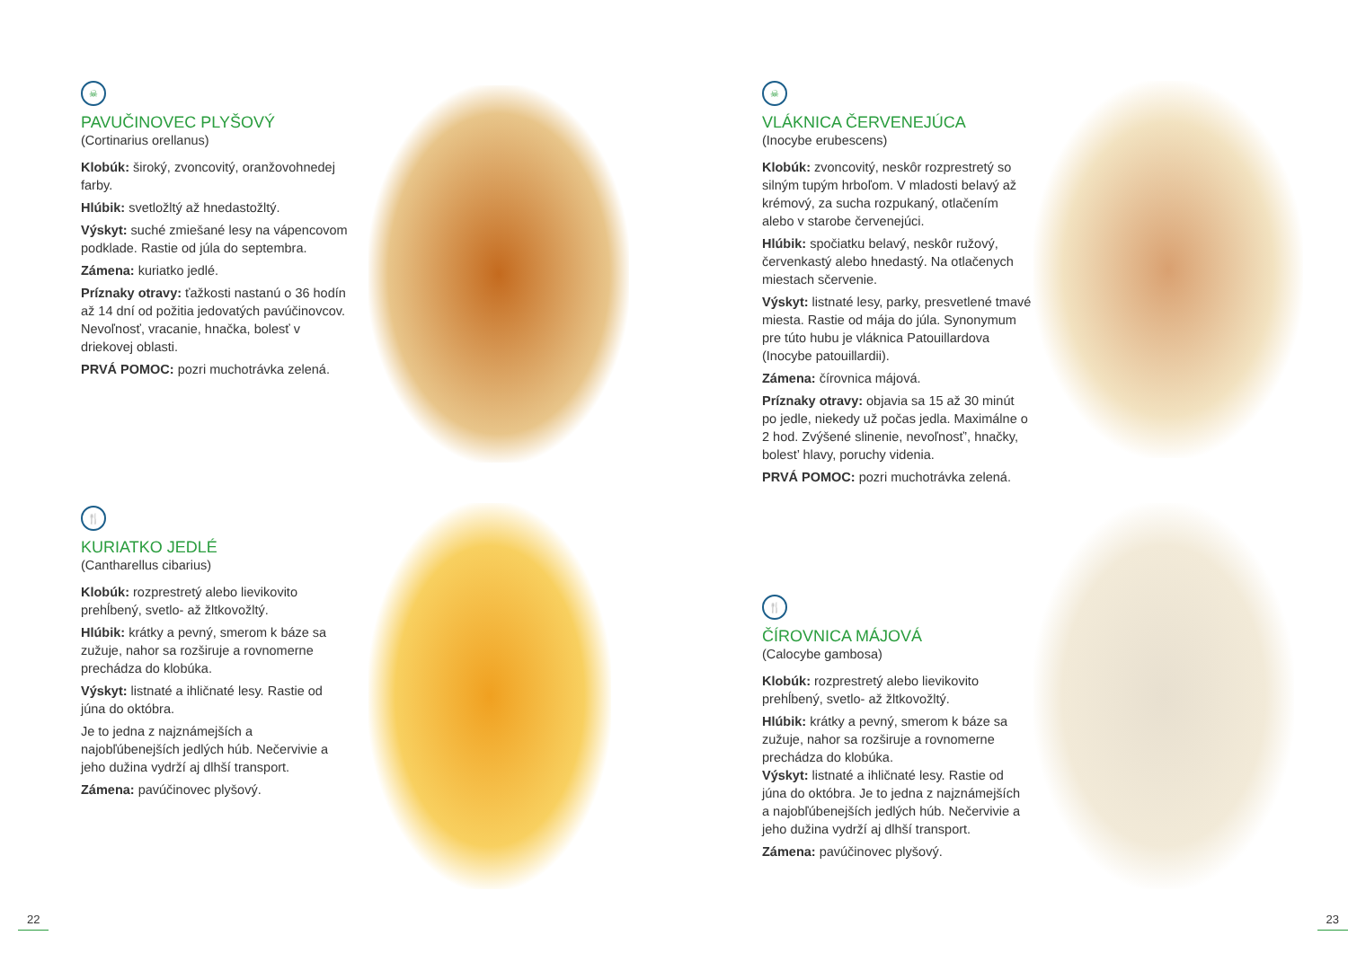☠
PAVUČINOVEC PLYŠOVÝ
(Cortinarius orellanus)
Klobúk: široký, zvoncovitý, oranžovohnedej farby.
Hlúbik: svetložltý až hnedastožltý.
Výskyt: suché zmiešané lesy na vápencovom podklade. Rastie od júla do septembra.
Zámena: kuriatko jedlé.
Príznaky otravy: ťažkosti nastanú o 36 hodín až 14 dní od požitia jedovatých pavúčinovcov. Nevoľnosť, vracanie, hnačka, bolesť v driekovej oblasti.
PRVÁ POMOC: pozri muchotrávka zelená.
🍴
KURIATKO JEDLÉ
(Cantharellus cibarius)
Klobúk: rozprestretý alebo lievikovito prehĺbený, svetlo- až žltkovožltý.
Hlúbik: krátky a pevný, smerom k báze sa zužuje, nahor sa rozširuje a rovnomerne prechádza do klobúka.
Výskyt: listnaté a ihličnaté lesy. Rastie od júna do októbra.
Je to jedna z najznámejších a najobľúbenejších jedlých húb. Nečervivie a jeho dužina vydrží aj dlhší transport.
Zámena: pavúčinovec plyšový.
22
☠
VLÁKNICA ČERVENEJÚCA
(Inocybe erubescens)
Klobúk: zvoncovitý, neskôr rozprestretý so silným tupým hrboľom. V mladosti belavý až krémový, za sucha rozpukaný, otlačením alebo v starobe červenejúci.
Hlúbik: spočiatku belavý, neskôr ružový, červenkastý alebo hnedastý. Na otlačenych miestach sčervenie.
Výskyt: listnaté lesy, parky, presvetlené tmavé miesta. Rastie od mája do júla. Synonymum pre túto hubu je vláknica Patouillardova (Inocybe patouillardii).
Zámena: čírovnica májová.
Príznaky otravy: objavia sa 15 až 30 minút po jedle, niekedy už počas jedla. Maximálne o 2 hod. Zvýšené slinenie, nevoľnosť’, hnačky, bolest’ hlavy, poruchy videnia.
PRVÁ POMOC: pozri muchotrávka zelená.
🍴
ČÍROVNICA MÁJOVÁ
(Calocybe gambosa)
Klobúk: rozprestretý alebo lievikovito prehĺbený, svetlo- až žltkovožltý.
Hlúbik: krátky a pevný, smerom k báze sa zužuje, nahor sa rozširuje a rovnomerne prechádza do klobúka.
Výskyt: listnaté a ihličnaté lesy. Rastie od júna do októbra. Je to jedna z najznámejších a najobľúbenejších jedlých húb. Nečervivie a jeho dužina vydrží aj dlhší transport.
Zámena: pavúčinovec plyšový.
23